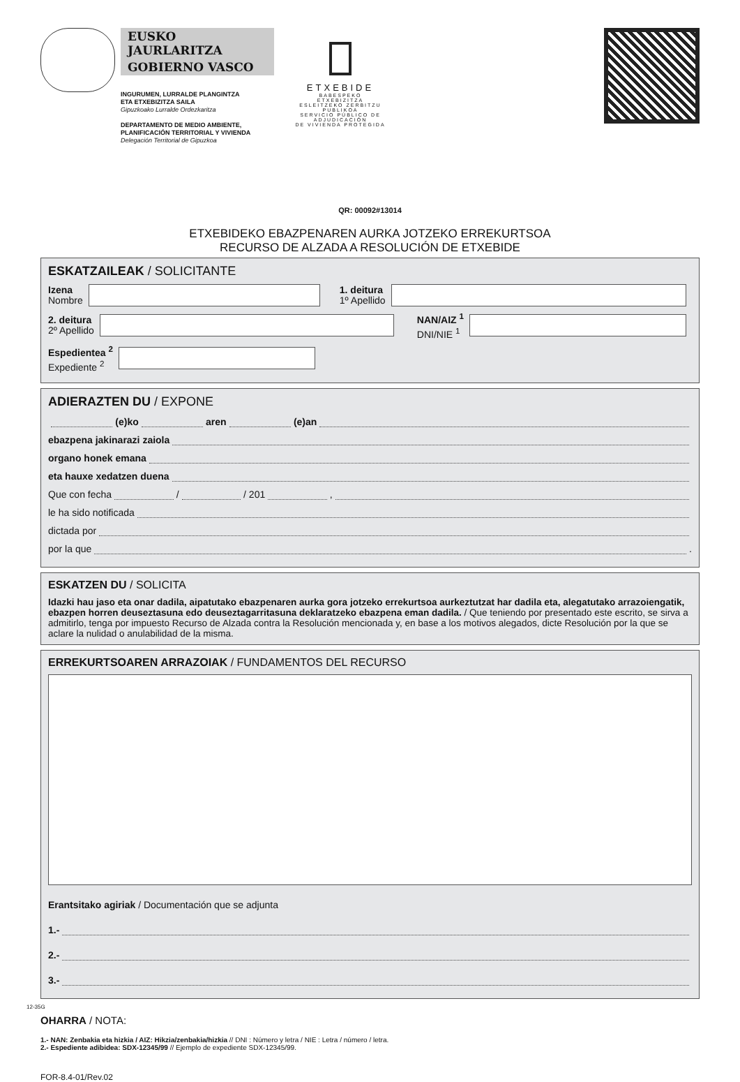EUSKO JAURLARITZA
GOBIERNO VASCO
INGURUMEN, LURRALDE PLANGINTZA
ETA ETXEBIZITZA SAILA
Gipuzkoako Lurralde Ordezkaritza
DEPARTAMENTO DE MEDIO AMBIENTE,
PLANIFICACIÓN TERRITORIAL Y VIVIENDA
Delegación Territorial de Gipuzkoa
ETXEBIDE
BABESPEKO ETXEBIZITZA
ESLEITZEKO ZERBITZU PUBLIKOA
SERVICIO PÚBLICO DE ADJUDICACIÓN
DE VIVIENDA PROTEGIDA
QR: 00092#13014
ETXEBIDEKO EBAZPENAREN AURKA JOTZEKO ERREKURTSOA
RECURSO DE ALZADA A RESOLUCIÓN DE ETXEBIDE
ESKATZAILEAK / SOLICITANTE
Izena
Nombre
1. deitura
1º Apellido
2. deitura
2º Apellido
NAN/AIZ <sup>1</sup>
DNI/NIE <sup>1</sup>
Espedientea <sup>2</sup>
Expediente <sup>2</sup>
ADIERAZTEN DU / EXPONE
(e)ko aren (e)an
ebazpena jakinarazi zaiola
organo honek emana
eta hauxe xedatzen duena
Que con fecha / / 201 ,
le ha sido notificada
dictada por
por la que .
ESKATZEN DU / SOLICITA
Idazki hau jaso eta onar dadila, aipatutako ebazpenaren aurka gora jotzeko errekurtsoa aurkeztutzat har dadila eta, alegatutako arrazoiengatik, ebazpen horren deuseztasuna edo deuseztagarritasuna deklaratzeko ebazpena eman dadila. / Que teniendo por presentado este escrito, se sirva a admitirlo, tenga por impuesto Recurso de Alzada contra la Resolución mencionada y, en base a los motivos alegados, dicte Resolución por la que se aclare la nulidad o anulabilidad de la misma.
ERREKURTSOAREN ARRAZOIAK / FUNDAMENTOS DEL RECURSO
Erantsitako agiriak / Documentación que se adjunta
1.-
2.-
3.-
12-35G
OHARRA / NOTA:
1.- NAN: Zenbakia eta hizkia / AIZ: Hikzia/zenbakia/hizkia // DNI : Número y letra / NIE : Letra / número / letra.
2.- Espediente adibidea: SDX-12345/99 // Ejemplo de expediente SDX-12345/99.
FOR-8.4-01/Rev.02